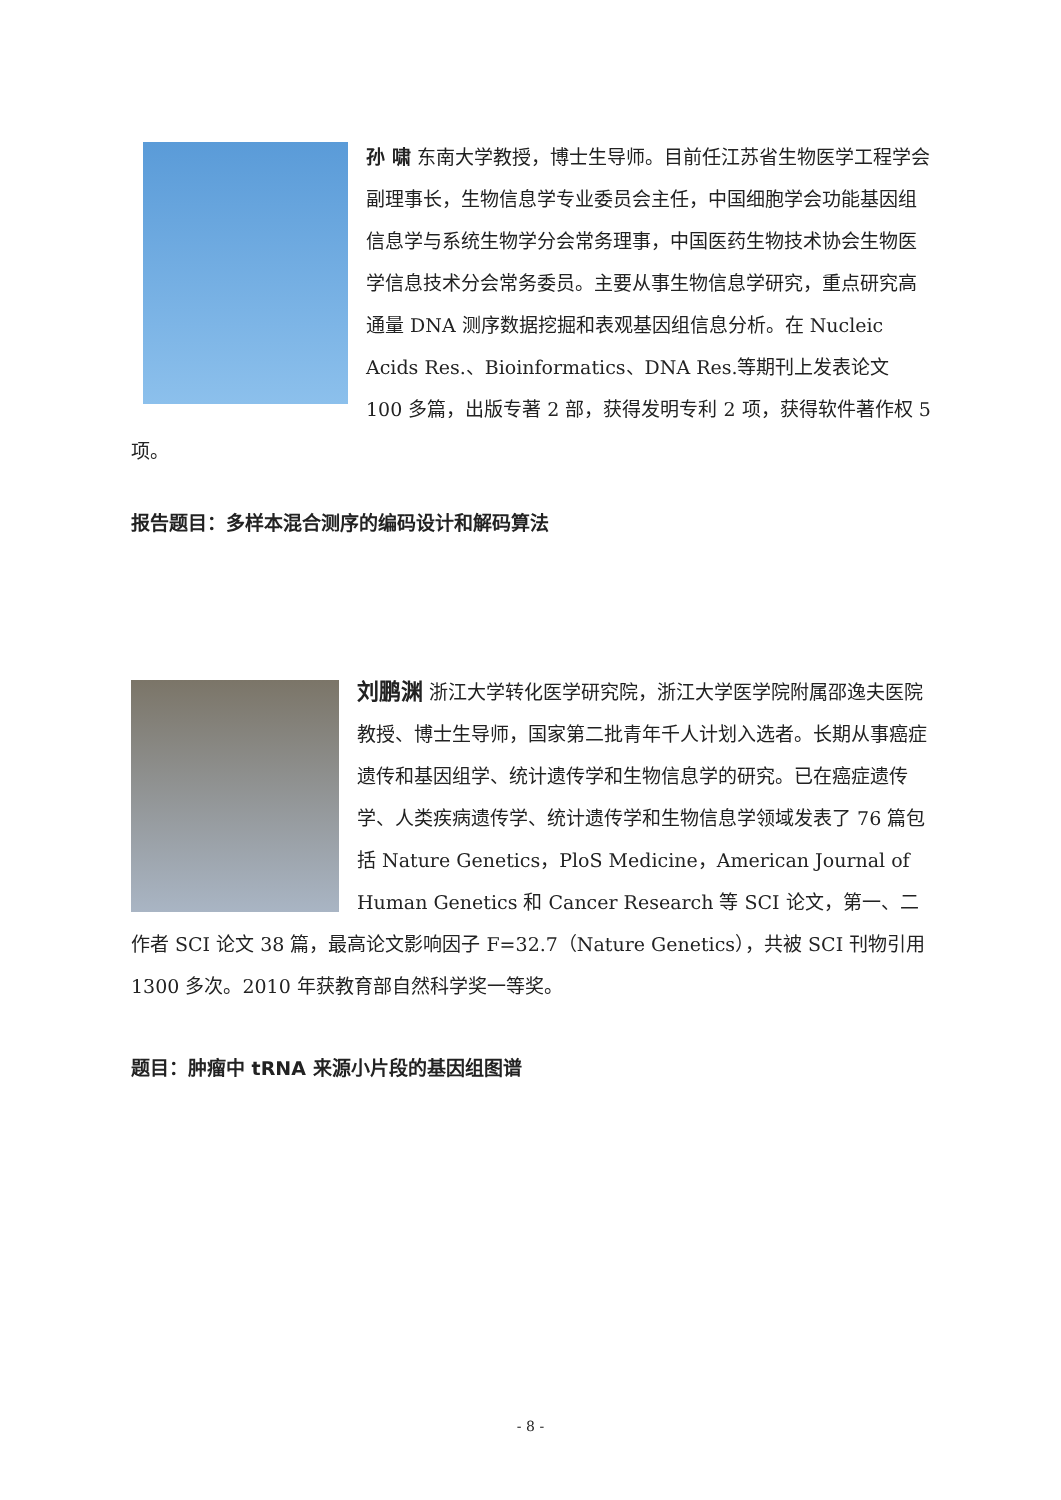孙 啸 东南大学教授，博士生导师。目前任江苏省生物医学工程学会副理事长，生物信息学专业委员会主任，中国细胞学会功能基因组信息学与系统生物学分会常务理事，中国医药生物技术协会生物医学信息技术分会常务委员。主要从事生物信息学研究，重点研究高通量 DNA 测序数据挖掘和表观基因组信息分析。在 Nucleic Acids Res.、Bioinformatics、DNA Res.等期刊上发表论文 100 多篇，出版专著 2 部，获得发明专利 2 项，获得软件著作权 5 项。
报告题目：多样本混合测序的编码设计和解码算法
刘鹏渊 浙江大学转化医学研究院，浙江大学医学院附属邵逸夫医院教授、博士生导师，国家第二批青年千人计划入选者。长期从事癌症遗传和基因组学、统计遗传学和生物信息学的研究。已在癌症遗传学、人类疾病遗传学、统计遗传学和生物信息学领域发表了 76 篇包括 Nature Genetics，PloS Medicine，American Journal of Human Genetics 和 Cancer Research 等 SCI 论文，第一、二作者 SCI 论文 38 篇，最高论文影响因子 F=32.7（Nature Genetics），共被 SCI 刊物引用 1300 多次。2010 年获教育部自然科学奖一等奖。
题目：肿瘤中 tRNA 来源小片段的基因组图谱
- 8 -